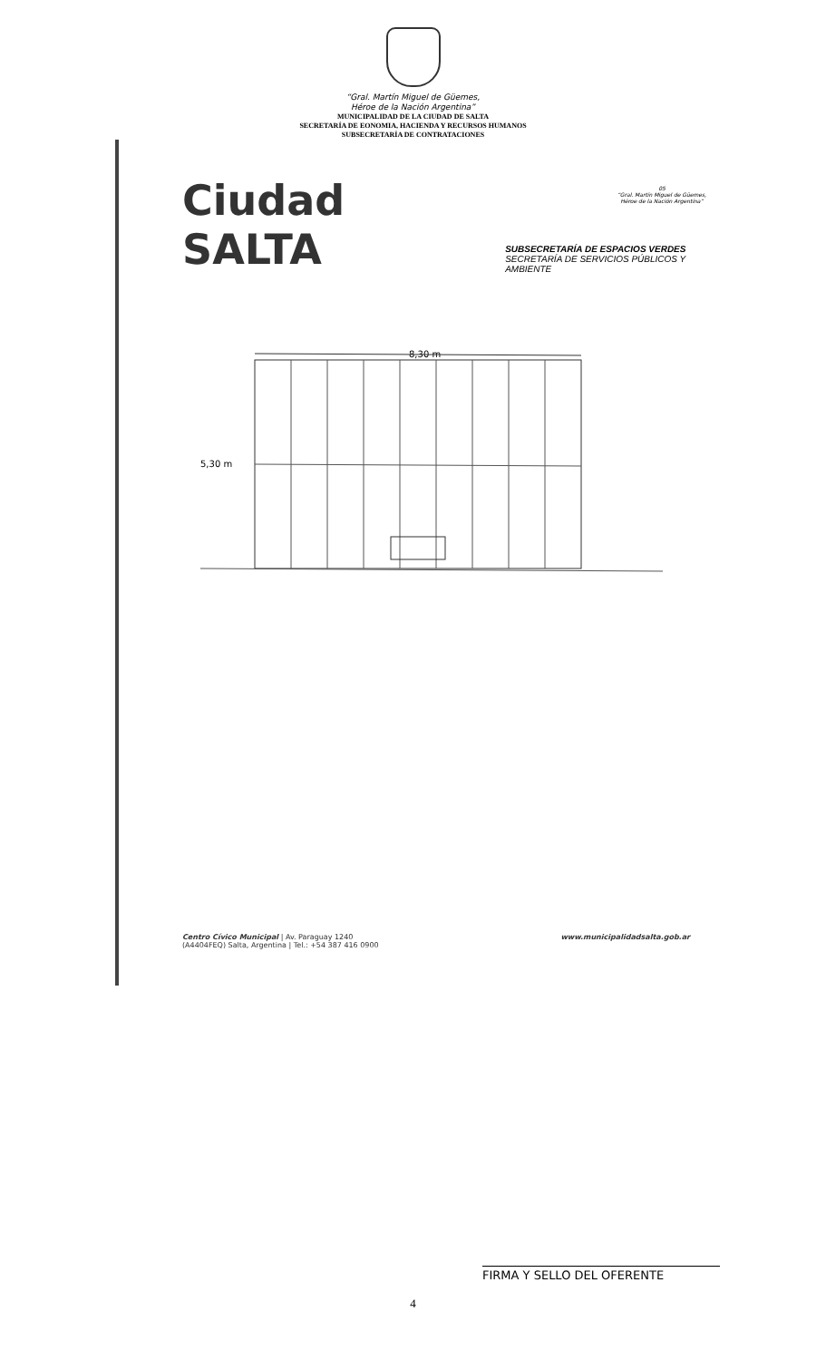“Gral. Martín Miguel de Güemes,
Héroe de la Nación Argentina”
MUNICIPALIDAD DE LA CIUDAD DE SALTA
SECRETARÍA DE EONOMIA, HACIENDA Y RECURSOS HUMANOS
SUBSECRETARÍA DE CONTRATACIONES
Ciudad SALTA
SUBSECRETARÍA DE ESPACIOS VERDES
SECRETARÍA DE SERVICIOS PÚBLICOS Y AMBIENTE
05
“Gral. Martín Miguel de Güemes,
Héroe de la Nación Argentina”
8,30 m
5,30 m
Centro Cívico Municipal | Av. Paraguay 1240
(A4404FEQ) Salta, Argentina | Tel.: +54 387 416 0900
www.municipalidadsalta.gob.ar
FIRMA Y SELLO DEL OFERENTE
4